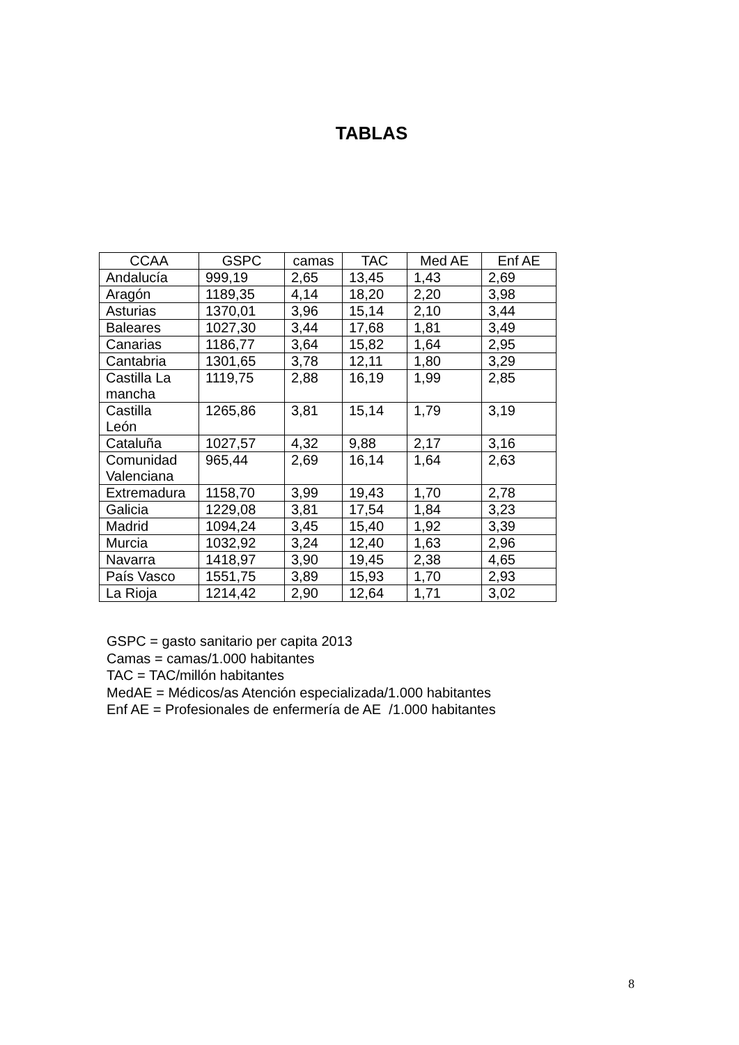TABLAS
| CCAA | GSPC | camas | TAC | Med AE | Enf AE |
| --- | --- | --- | --- | --- | --- |
| Andalucía | 999,19 | 2,65 | 13,45 | 1,43 | 2,69 |
| Aragón | 1189,35 | 4,14 | 18,20 | 2,20 | 3,98 |
| Asturias | 1370,01 | 3,96 | 15,14 | 2,10 | 3,44 |
| Baleares | 1027,30 | 3,44 | 17,68 | 1,81 | 3,49 |
| Canarias | 1186,77 | 3,64 | 15,82 | 1,64 | 2,95 |
| Cantabria | 1301,65 | 3,78 | 12,11 | 1,80 | 3,29 |
| Castilla La mancha | 1119,75 | 2,88 | 16,19 | 1,99 | 2,85 |
| Castilla León | 1265,86 | 3,81 | 15,14 | 1,79 | 3,19 |
| Cataluña | 1027,57 | 4,32 | 9,88 | 2,17 | 3,16 |
| Comunidad Valenciana | 965,44 | 2,69 | 16,14 | 1,64 | 2,63 |
| Extremadura | 1158,70 | 3,99 | 19,43 | 1,70 | 2,78 |
| Galicia | 1229,08 | 3,81 | 17,54 | 1,84 | 3,23 |
| Madrid | 1094,24 | 3,45 | 15,40 | 1,92 | 3,39 |
| Murcia | 1032,92 | 3,24 | 12,40 | 1,63 | 2,96 |
| Navarra | 1418,97 | 3,90 | 19,45 | 2,38 | 4,65 |
| País Vasco | 1551,75 | 3,89 | 15,93 | 1,70 | 2,93 |
| La Rioja | 1214,42 | 2,90 | 12,64 | 1,71 | 3,02 |
GSPC = gasto sanitario per capita 2013
Camas = camas/1.000 habitantes
TAC = TAC/millón habitantes
MedAE = Médicos/as Atención especializada/1.000 habitantes
Enf AE = Profesionales de enfermería de AE /1.000 habitantes
8